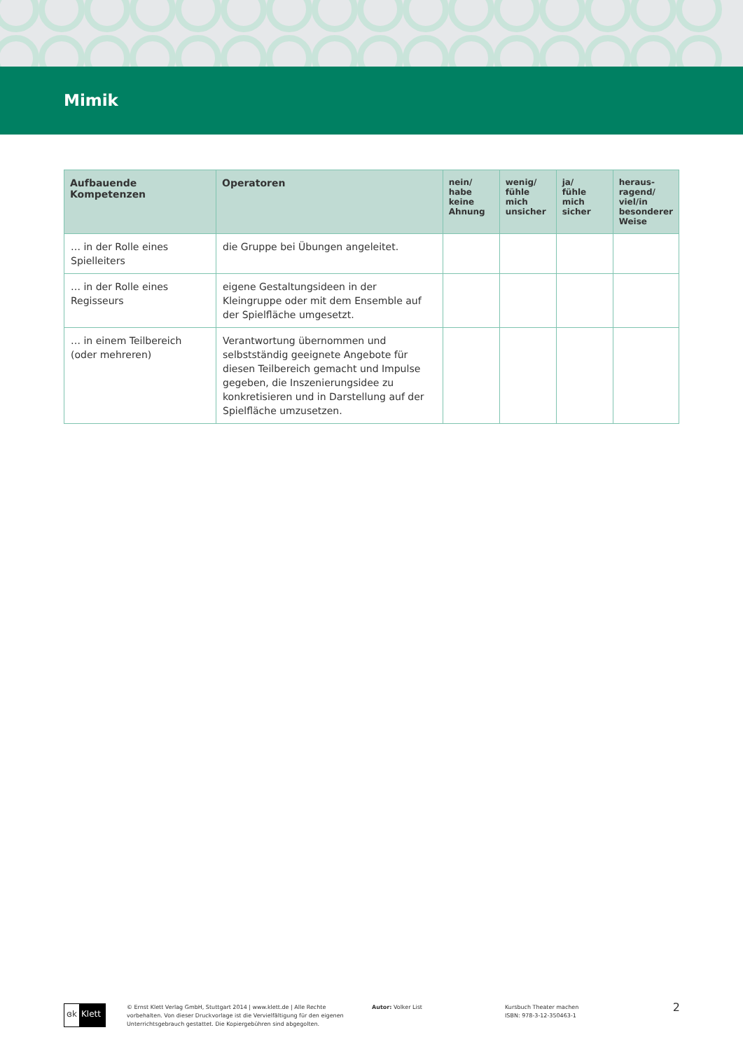Mimik
| Aufbauende Kompetenzen | Operatoren | nein/ habe keine Ahnung | wenig/ fühle mich unsicher | ja/ fühle mich sicher | heraus- ragend/ viel/in besonderer Weise |
| --- | --- | --- | --- | --- | --- |
| … in der Rolle eines Spielleiters | die Gruppe bei Übungen angeleitet. | | | | |
| … in der Rolle eines Regisseurs | eigene Gestaltungsideen in der Kleingruppe oder mit dem Ensemble auf der Spielfläche umgesetzt. | | | | |
| … in einem Teilbereich (oder mehreren) | Verantwortung übernommen und selbstständig geeignete Angebote für diesen Teilbereich gemacht und Impulse gegeben, die Inszenierungsidee zu konkretisieren und in Darstellung auf der Spielfläche umzusetzen. | | | | |
ɞk Klett
© Ernst Klett Verlag GmbH, Stuttgart 2014 | www.klett.de | Alle Rechte vorbehalten. Von dieser Druckvorlage ist die Vervielfältigung für den eigenen Unterrichtsgebrauch gestattet. Die Kopiergebühren sind abgegolten.
Autor: Volker List Kursbuch Theater machen
ISBN: 978-3-12-350463-1
2